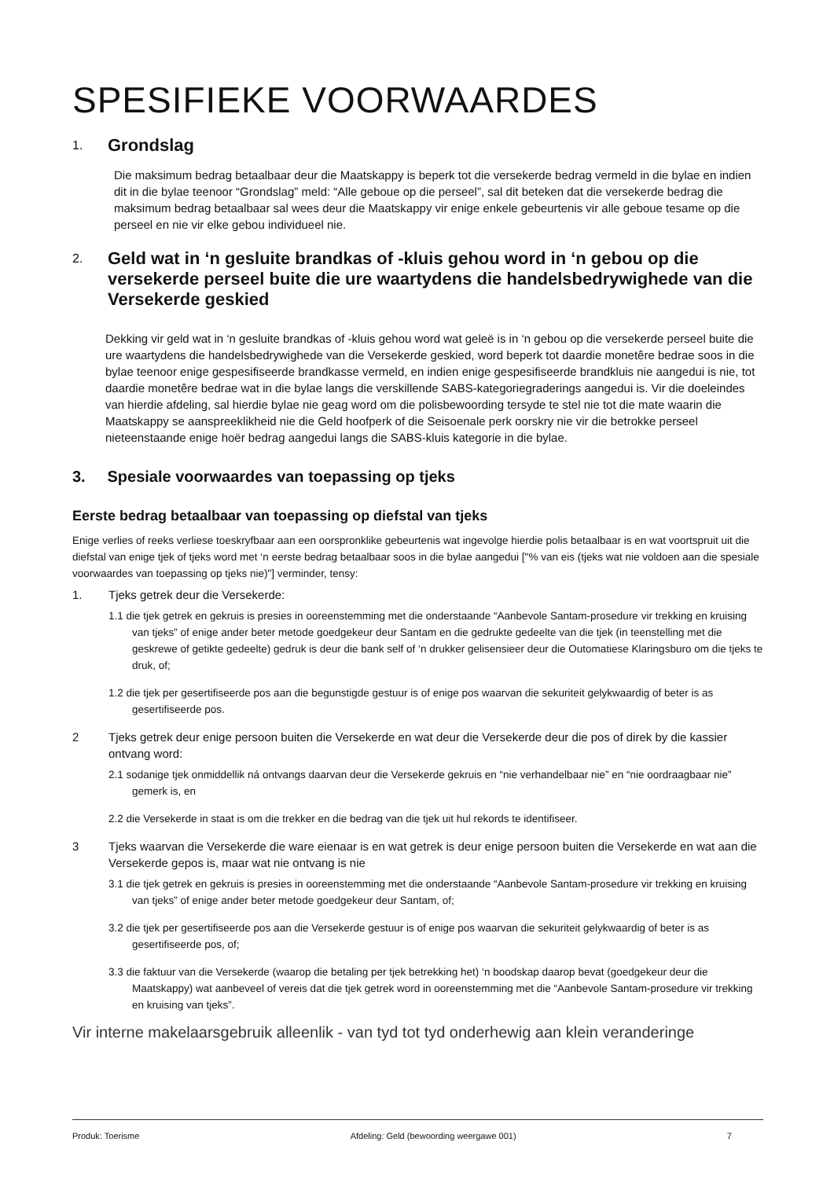SPESIFIEKE VOORWAARDES
1. Grondslag
Die maksimum bedrag betaalbaar deur die Maatskappy is beperk tot die versekerde bedrag vermeld in die bylae en indien dit in die bylae teenoor “Grondslag” meld: “Alle geboue op die perseel”, sal dit beteken dat die versekerde bedrag die maksimum bedrag betaalbaar sal wees deur die Maatskappy vir enige enkele gebeurtenis vir alle geboue tesame op die perseel en nie vir elke gebou individueel nie.
2. Geld wat in ‘n gesluite brandkas of -kluis gehou word in ‘n gebou op die versekerde perseel buite die ure waartydens die handelsbedrywighede van die Versekerde geskied
Dekking vir geld wat in ‘n gesluite brandkas of -kluis gehou word wat geleë is in ‘n gebou op die versekerde perseel buite die ure waartydens die handelsbedrywighede van die Versekerde geskied, word beperk tot daardie monetêre bedrae soos in die bylae teenoor enige gespesifiseerde brandkasse vermeld, en indien enige gespesifiseerde brandkluis nie aangedui is nie, tot daardie monetêre bedrae wat in die bylae langs die verskillende SABS-kategoriegraderings aangedui is. Vir die doeleindes van hierdie afdeling, sal hierdie bylae nie geag word om die polisbewoording tersyde te stel nie tot die mate waarin die Maatskappy se aanspreeklikheid nie die Geld hoofperk of die Seisoenale perk oorskry nie vir die betrokke perseel nieteenstaande enige hoër bedrag aangedui langs die SABS-kluis kategorie in die bylae.
3. Spesiale voorwaardes van toepassing op tjeks
Eerste bedrag betaalbaar van toepassing op diefstal van tjeks
Enige verlies of reeks verliese toeskryfbaar aan een oorspronklike gebeurtenis wat ingevolge hierdie polis betaalbaar is en wat voortspruit uit die diefstal van enige tjek of tjeks word met ‘n eerste bedrag betaalbaar soos in die bylae aangedui ["% van eis (tjeks wat nie voldoen aan die spesiale voorwaardes van toepassing op tjeks nie)"] verminder, tensy:
1. Tjeks getrek deur die Versekerde:
1.1 die tjek getrek en gekruis is presies in ooreenstemming met die onderstaande “Aanbevole Santam-prosedure vir trekking en kruising van tjeks” of enige ander beter metode goedgekeur deur Santam en die gedrukte gedeelte van die tjek (in teenstelling met die geskrewe of getikte gedeelte) gedruk is deur die bank self of ‘n drukker gelisensieer deur die Outomatiese Klaringsburo om die tjeks te druk, of;
1.2 die tjek per gesertifiseerde pos aan die begunstigde gestuur is of enige pos waarvan die sekuriteit gelykwaardig of beter is as gesertifiseerde pos.
2 Tjeks getrek deur enige persoon buiten die Versekerde en wat deur die Versekerde deur die pos of direk by die kassier ontvang word:
2.1 sodanige tjek onmiddellik ná ontvangs daarvan deur die Versekerde gekruis en “nie verhandelbaar nie” en “nie oordraagbaar nie” gemerk is, en
2.2 die Versekerde in staat is om die trekker en die bedrag van die tjek uit hul rekords te identifiseer.
3 Tjeks waarvan die Versekerde die ware eienaar is en wat getrek is deur enige persoon buiten die Versekerde en wat aan die Versekerde gepos is, maar wat nie ontvang is nie
3.1 die tjek getrek en gekruis is presies in ooreenstemming met die onderstaande “Aanbevole Santam-prosedure vir trekking en kruising van tjeks” of enige ander beter metode goedgekeur deur Santam, of;
3.2 die tjek per gesertifiseerde pos aan die Versekerde gestuur is of enige pos waarvan die sekuriteit gelykwaardig of beter is as gesertifiseerde pos, of;
3.3 die faktuur van die Versekerde (waarop die betaling per tjek betrekking het) ‘n boodskap daarop bevat (goedgekeur deur die Maatskappy) wat aanbeveel of vereis dat die tjek getrek word in ooreenstemming met die “Aanbevole Santam-prosedure vir trekking en kruising van tjeks”.
Vir interne makelaarsgebruik alleenlik - van tyd tot tyd onderhewig aan klein veranderinge
Produk: Toerisme Afdeling: Geld (bewoording weergawe 001) 7